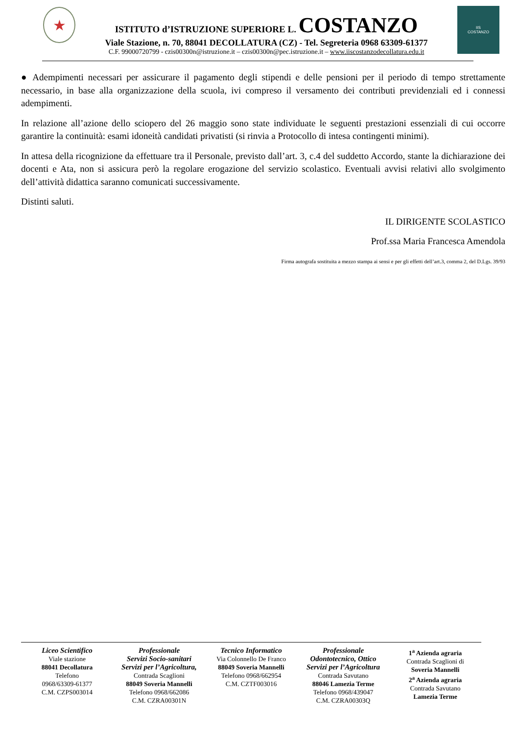★
ISTITUTO d’ISTRUZIONE SUPERIORE L. COSTANZO
Viale Stazione, n. 70, 88041 DECOLLATURA (CZ) - Tel. Segreteria 0968 63309-61377
C.F. 99000720799 - czis00300n@istruzione.it – czis00300n@pec.istruzione.it – www.iiscostanzodecollatura.edu.it
IIS
COSTANZO
● Adempimenti necessari per assicurare il pagamento degli stipendi e delle pensioni per il periodo di tempo strettamente necessario, in base alla organizzazione della scuola, ivi compreso il versamento dei contributi previdenziali ed i connessi adempimenti.
In relazione all’azione dello sciopero del 26 maggio sono state individuate le seguenti prestazioni essenziali di cui occorre garantire la continuità: esami idoneità candidati privatisti (si rinvia a Protocollo di intesa contingenti minimi).
In attesa della ricognizione da effettuare tra il Personale, previsto dall’art. 3, c.4 del suddetto Accordo, stante la dichiarazione dei docenti e Ata, non si assicura però la regolare erogazione del servizio scolastico. Eventuali avvisi relativi allo svolgimento dell’attività didattica saranno comunicati successivamente.
Distinti saluti.
IL DIRIGENTE SCOLASTICO
Prof.ssa Maria Francesca Amendola
Firma autografa sostituita a mezzo stampa ai sensi e per gli effetti dell’art.3, comma 2, del D.Lgs. 39/93
Liceo Scientifico
Viale stazione
88041 Decollatura
Telefono
0968/63309-61377
C.M. CZPS003014
Professionale
Servizi Socio-sanitari
Servizi per l’Agricoltura,
Contrada Scaglioni
88049 Soveria Mannelli
Telefono 0968/662086
C.M. CZRA00301N
Tecnico Informatico
Via Colonnello De Franco
88049 Soveria Mannelli
Telefono 0968/662954
C.M. CZTF003016
Professionale
Odontotecnico, Ottico
Servizi per l’Agricoltura
Contrada Savutano
88046 Lamezia Terme
Telefono 0968/439047
C.M. CZRA00303Q
1<sup>a</sup> Azienda agraria
Contrada Scaglioni di
Soveria Mannelli
2<sup>a</sup> Azienda agraria
Contrada Savutano
Lamezia Terme